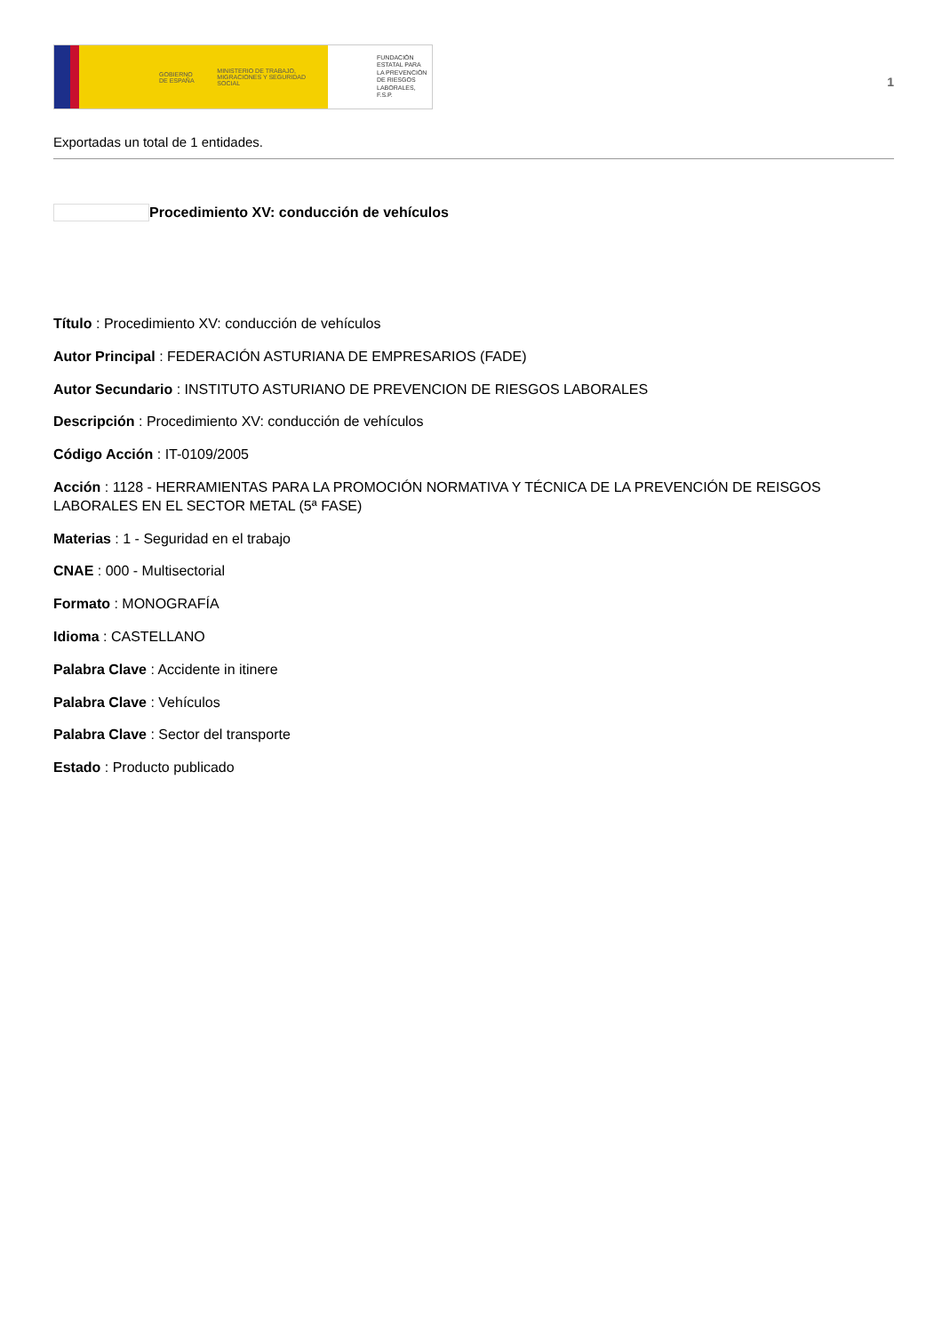GOBIERNO DE ESPAÑA MINISTERIO DE TRABAJO, MIGRACIONES Y SEGURIDAD SOCIAL
FUNDACIÓN
ESTATAL PARA
LA PREVENCIÓN
DE RIESGOS
LABORALES, F.S.P.
1
Exportadas un total de 1 entidades.
Procedimiento XV: conducción de vehículos
Título : Procedimiento XV: conducción de vehículos
Autor Principal : FEDERACIÓN ASTURIANA DE EMPRESARIOS (FADE)
Autor Secundario : INSTITUTO ASTURIANO DE PREVENCION DE RIESGOS LABORALES
Descripción : Procedimiento XV: conducción de vehículos
Código Acción : IT-0109/2005
Acción : 1128 - HERRAMIENTAS PARA LA PROMOCIÓN NORMATIVA Y TÉCNICA DE LA PREVENCIÓN DE REISGOS LABORALES EN EL SECTOR METAL (5ª FASE)
Materias : 1 - Seguridad en el trabajo
CNAE : 000 - Multisectorial
Formato : MONOGRAFÍA
Idioma : CASTELLANO
Palabra Clave : Accidente in itinere
Palabra Clave : Vehículos
Palabra Clave : Sector del transporte
Estado : Producto publicado